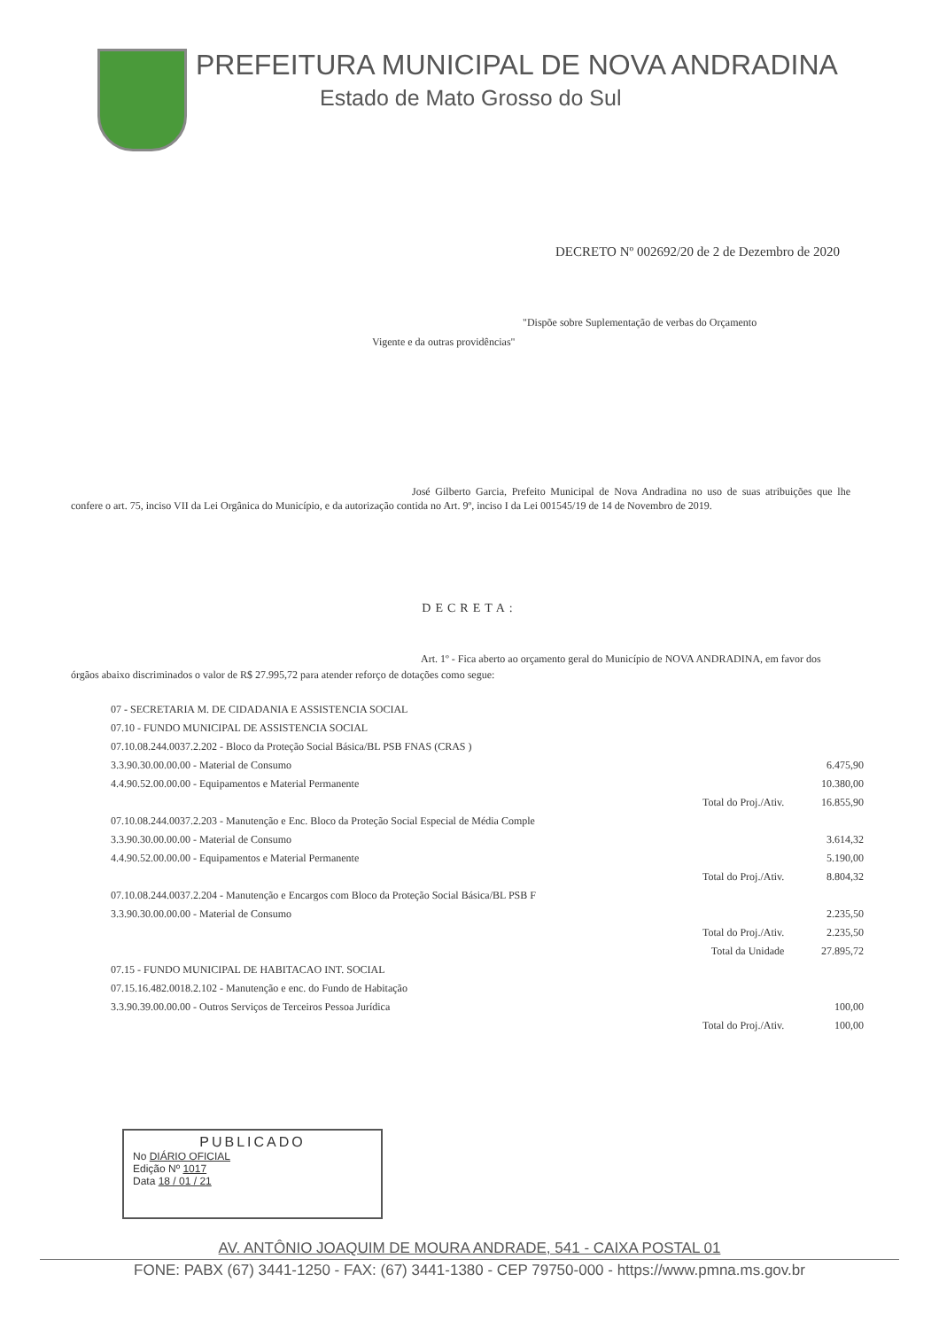PREFEITURA MUNICIPAL DE NOVA ANDRADINA
Estado de Mato Grosso do Sul
DECRETO Nº 002692/20 de 2 de Dezembro de 2020
"Dispõe sobre Suplementação de verbas do Orçamento
Vigente e da outras providências"
José Gilberto Garcia, Prefeito Municipal de Nova Andradina no uso de suas atribuições que lhe confere o art. 75, inciso VII da Lei Orgânica do Município, e da autorização contida no Art. 9º, inciso I da Lei 001545/19 de 14 de Novembro de 2019.
DECRETA:
Art. 1º - Fica aberto ao orçamento geral do Município de NOVA ANDRADINA, em favor dos órgãos abaixo discriminados o valor de R$ 27.995,72 para atender reforço de dotações como segue:
| 07 - SECRETARIA M. DE CIDADANIA E ASSISTENCIA SOCIAL | | |
| 07.10 - FUNDO MUNICIPAL DE ASSISTENCIA SOCIAL | | |
| 07.10.08.244.0037.2.202 - Bloco da Proteção Social Básica/BL PSB FNAS (CRAS ) | | |
| 3.3.90.30.00.00.00 - Material de Consumo | | 6.475,90 |
| 4.4.90.52.00.00.00 - Equipamentos e Material Permanente | | 10.380,00 |
| | Total do Proj./Ativ. | 16.855,90 |
| 07.10.08.244.0037.2.203 - Manutenção e Enc. Bloco da Proteção Social Especial de Média Comple | | |
| 3.3.90.30.00.00.00 - Material de Consumo | | 3.614,32 |
| 4.4.90.52.00.00.00 - Equipamentos e Material Permanente | | 5.190,00 |
| | Total do Proj./Ativ. | 8.804,32 |
| 07.10.08.244.0037.2.204 - Manutenção e Encargos com Bloco da Proteção Social Básica/BL PSB F | | |
| 3.3.90.30.00.00.00 - Material de Consumo | | 2.235,50 |
| | Total do Proj./Ativ. | 2.235,50 |
| | Total da Unidade | 27.895,72 |
| 07.15 - FUNDO MUNICIPAL DE HABITACAO INT. SOCIAL | | |
| 07.15.16.482.0018.2.102 - Manutenção e enc. do Fundo de Habitação | | |
| 3.3.90.39.00.00.00 - Outros Serviços de Terceiros Pessoa Jurídica | | 100,00 |
| | Total do Proj./Ativ. | 100,00 |
PUBLICADO
No DIÁRIO OFICIAL
Edição Nº 1017
Data 18 / 01 / 21
AV. ANTÔNIO JOAQUIM DE MOURA ANDRADE, 541 - CAIXA POSTAL 01
FONE: PABX (67) 3441-1250 - FAX: (67) 3441-1380 - CEP 79750-000 - https://www.pmna.ms.gov.br